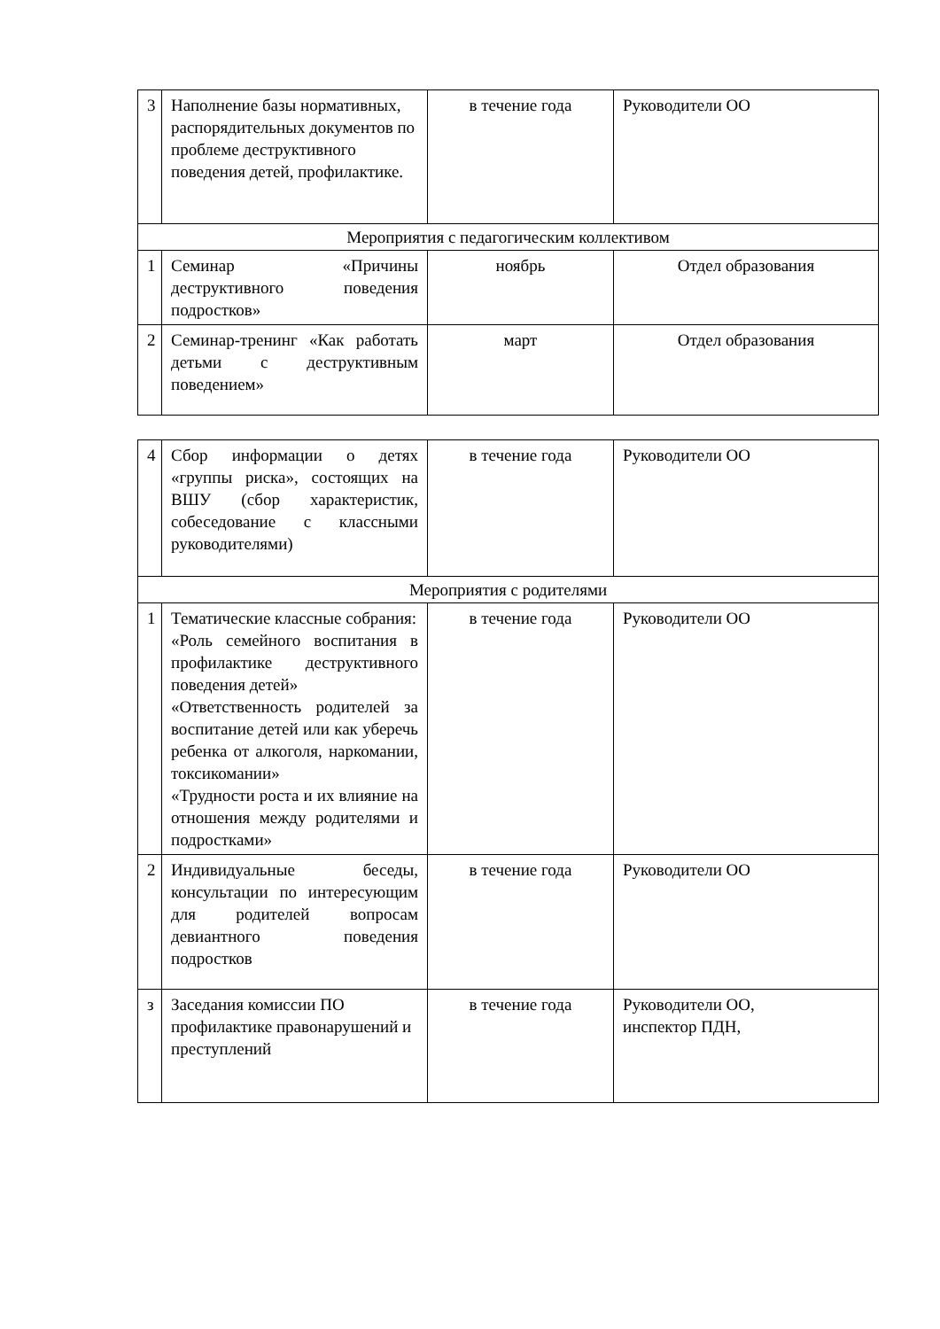| 3 | Наполнение базы нормативных, распорядительных документов по проблеме деструктивного поведения детей, профилактике. | в течение года | Руководители ОО |
| Мероприятия с педагогическим коллективом | | | |
| 1 | Семинар «Причины деструктивного поведения подростков» | ноябрь | Отдел образования |
| 2 | Семинар-тренинг «Как работать детьми с деструктивным поведением» | март | Отдел образования |
| 4 | Сбор информации о детях «группы риска», состоящих на ВШУ (сбор характеристик, собеседование с классными руководителями) | в течение года | Руководители ОО |
| Мероприятия с родителями | | | |
| 1 | Тематические классные собрания: «Роль семейного воспитания в профилактике деструктивного поведения детей» «Ответственность родителей за воспитание детей или как уберечь ребенка от алкоголя, наркомании, токсикомании» «Трудности роста и их влияние на отношения между родителями и подростками» | в течение года | Руководители ОО |
| 2 | Индивидуальные беседы, консультации по интересующим для родителей вопросам девиантного поведения подростков | в течение года | Руководители ОО |
| з | Заседания комиссии ПО профилактике правонарушений и преступлений | в течение года | Руководители ОО, инспектор ПДН, |